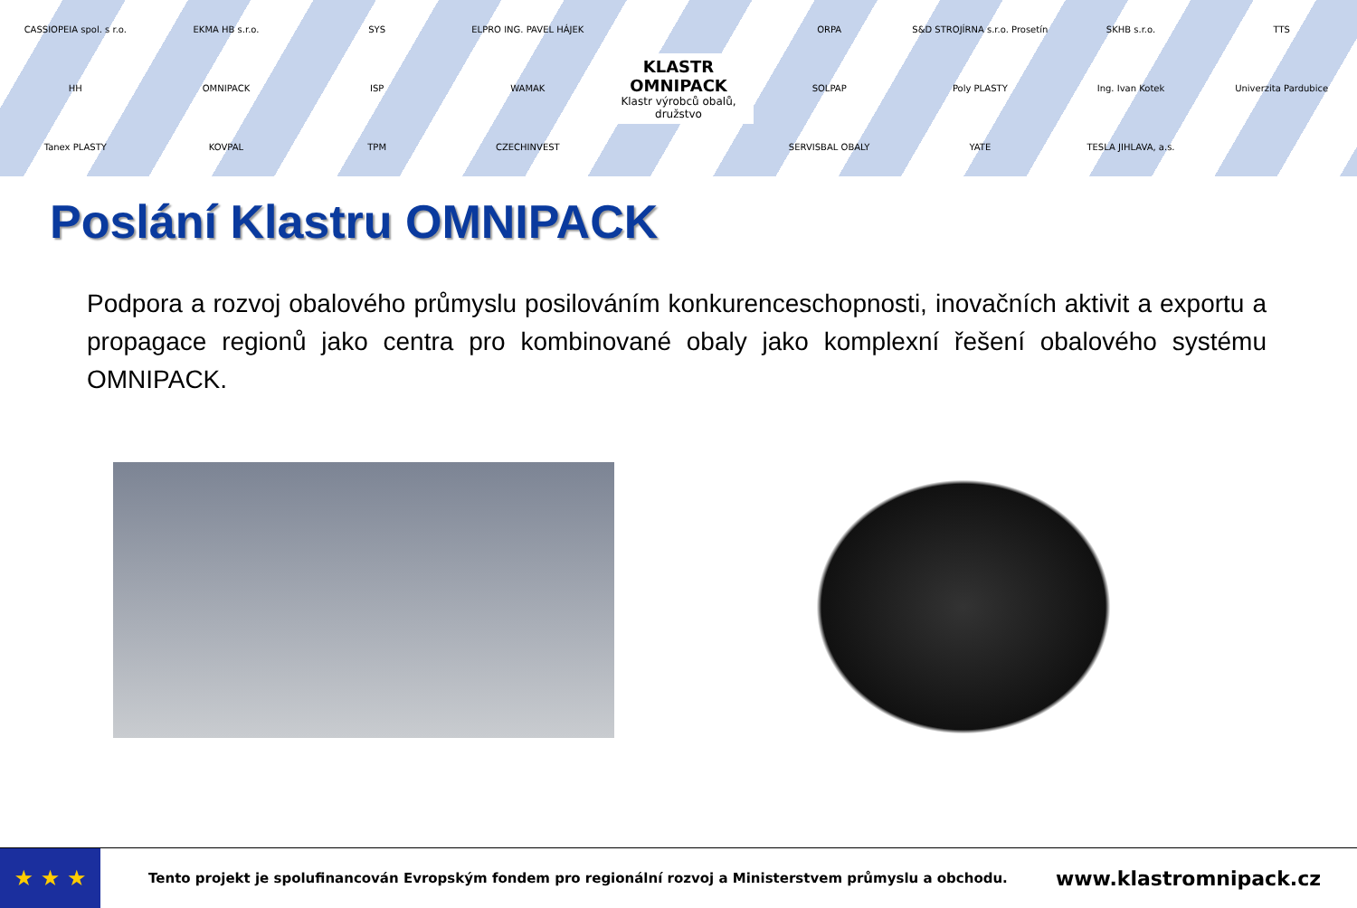CASSIOPEIA spol. s r.o.
EKMA HB s.r.o.
SYS
ELPRO ING. PAVEL HÁJEK
KLASTR
OMNIPACK
Klastr výrobců obalů, družstvo
ORPA
S&D STROJÍRNA s.r.o. Prosetín
SKHB s.r.o.
TTS
HH
OMNIPACK
ISP
WAMAK
SOLPAP
Poly PLASTY
Ing. Ivan Kotek
Univerzita Pardubice
Tanex PLASTY
KOVPAL
TPM
CZECHINVEST
SERVISBAL OBALY
YATE
TESLA JIHLAVA, a.s.
Poslání Klastru OMNIPACK
Podpora a rozvoj obalového průmyslu posilováním konkurenceschopnosti, inovačních aktivit a exportu a propagace regionů jako centra pro kombinované obaly jako komplexní řešení obalového systému OMNIPACK.
★ ★ ★
Tento projekt je spolufinancován Evropským fondem pro regionální rozvoj a Ministerstvem průmyslu a obchodu.
www.klastromnipack.cz